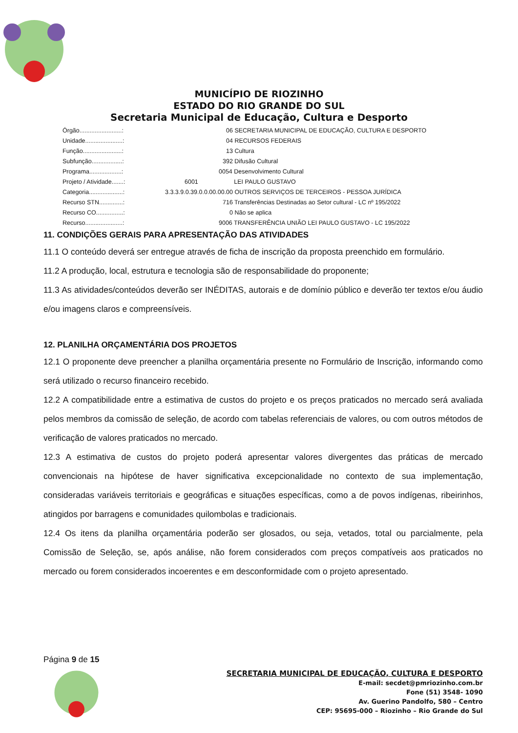MUNICÍPIO DE RIOZINHO
ESTADO DO RIO GRANDE DO SUL
Secretaria Municipal de Educação, Cultura e Desporto
| Órgão.........................: | 06 SECRETARIA MUNICIPAL DE EDUCAÇÃO, CULTURA E DESPORTO |
| Unidade......................: | 04 RECURSOS FEDERAIS |
| Função.......................: | 13 Cultura |
| Subfunção..................: | 392 Difusão Cultural |
| Programa...................: | 0054 Desenvolvimento Cultural |
| Projeto / Atividade.......: | 6001 LEI PAULO GUSTAVO |
| Categoria....................: | 3.3.3.9.0.39.0.0.00.00.00 OUTROS SERVIÇOS DE TERCEIROS - PESSOA JURÍDICA |
| Recurso STN..............: | 716 Transferências Destinadas ao Setor cultural - LC nº 195/2022 |
| Recurso CO................: | 0 Não se aplica |
| Recurso......................: | 9006 TRANSFERÊNCIA UNIÃO LEI PAULO GUSTAVO - LC 195/2022 |
11. CONDIÇÕES GERAIS PARA APRESENTAÇÃO DAS ATIVIDADES
11.1 O conteúdo deverá ser entregue através de ficha de inscrição da proposta preenchido em formulário.
11.2 A produção, local, estrutura e tecnologia são de responsabilidade do proponente;
11.3 As atividades/conteúdos deverão ser INÉDITAS, autorais e de domínio público e deverão ter textos e/ou áudio e/ou imagens claros e compreensíveis.
12. PLANILHA ORÇAMENTÁRIA DOS PROJETOS
12.1 O proponente deve preencher a planilha orçamentária presente no Formulário de Inscrição, informando como será utilizado o recurso financeiro recebido.
12.2 A compatibilidade entre a estimativa de custos do projeto e os preços praticados no mercado será avaliada pelos membros da comissão de seleção, de acordo com tabelas referenciais de valores, ou com outros métodos de verificação de valores praticados no mercado.
12.3 A estimativa de custos do projeto poderá apresentar valores divergentes das práticas de mercado convencionais na hipótese de haver significativa excepcionalidade no contexto de sua implementação, consideradas variáveis territoriais e geográficas e situações específicas, como a de povos indígenas, ribeirinhos, atingidos por barragens e comunidades quilombolas e tradicionais.
12.4 Os itens da planilha orçamentária poderão ser glosados, ou seja, vetados, total ou parcialmente, pela Comissão de Seleção, se, após análise, não forem considerados com preços compatíveis aos praticados no mercado ou forem considerados incoerentes e em desconformidade com o projeto apresentado.
Página 9 de 15
SECRETARIA MUNICIPAL DE EDUCAÇÃO, CULTURA E DESPORTO
E-mail: secdet@pmriozinho.com.br
Fone (51) 3548- 1090
Av. Guerino Pandolfo, 580 – Centro
CEP: 95695-000 – Riozinho – Rio Grande do Sul